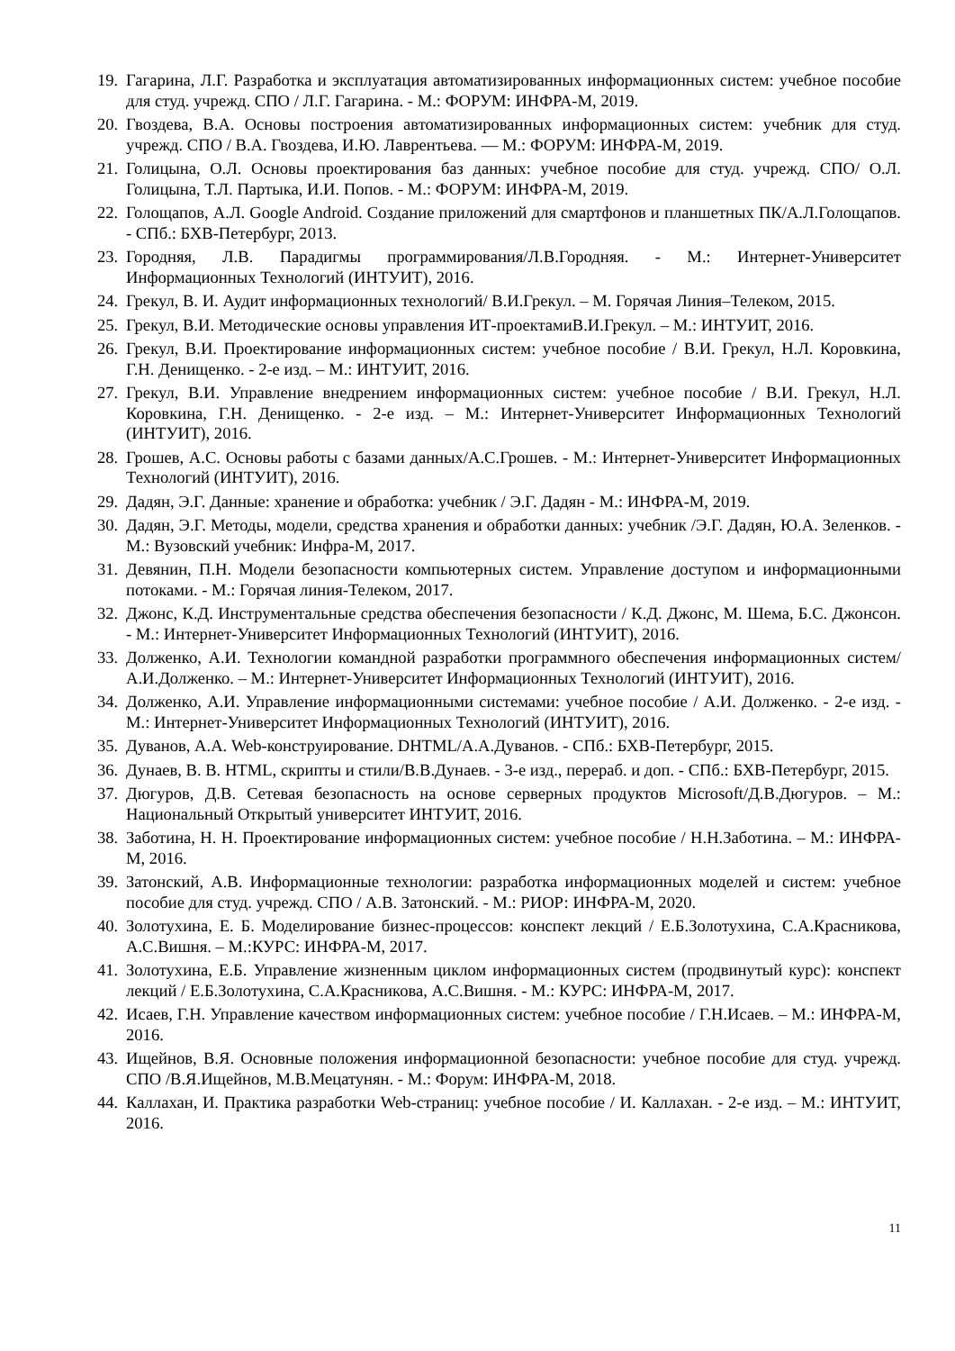19. Гагарина, Л.Г. Разработка и эксплуатация автоматизированных информационных систем: учебное пособие для студ. учрежд. СПО / Л.Г. Гагарина. - М.: ФОРУМ: ИНФРА-М, 2019.
20. Гвоздева, В.А. Основы построения автоматизированных информационных систем: учебник для студ. учрежд. СПО / В.А. Гвоздева, И.Ю. Лаврентьева. — М.: ФОРУМ: ИНФРА-М, 2019.
21. Голицына, О.Л. Основы проектирования баз данных: учебное пособие для студ. учрежд. СПО/ О.Л. Голицына, Т.Л. Партыка, И.И. Попов. - М.: ФОРУМ: ИНФРА-М, 2019.
22. Голощапов, А.Л. Google Android. Создание приложений для смартфонов и планшетных ПК/А.Л.Голощапов. - СПб.: БХВ-Петербург, 2013.
23. Городняя, Л.В. Парадигмы программирования/Л.В.Городняя. - М.: Интернет-Университет Информационных Технологий (ИНТУИТ), 2016.
24. Грекул, В. И. Аудит информационных технологий/ В.И.Грекул. – М. Горячая Линия–Телеком, 2015.
25. Грекул, В.И. Методические основы управления ИТ-проектамиВ.И.Грекул. – М.: ИНТУИТ, 2016.
26. Грекул, В.И. Проектирование информационных систем: учебное пособие / В.И. Грекул, Н.Л. Коровкина, Г.Н. Денищенко. - 2-е изд. – М.: ИНТУИТ, 2016.
27. Грекул, В.И. Управление внедрением информационных систем: учебное пособие / В.И. Грекул, Н.Л. Коровкина, Г.Н. Денищенко. - 2-е изд. – М.: Интернет-Университет Информационных Технологий (ИНТУИТ), 2016.
28. Грошев, А.С. Основы работы с базами данных/А.С.Грошев. - М.: Интернет-Университет Информационных Технологий (ИНТУИТ), 2016.
29. Дадян, Э.Г. Данные: хранение и обработка: учебник / Э.Г. Дадян - М.: ИНФРА-М, 2019.
30. Дадян, Э.Г. Методы, модели, средства хранения и обработки данных: учебник /Э.Г. Дадян, Ю.А. Зеленков. - М.: Вузовский учебник: Инфра-М, 2017.
31. Девянин, П.Н. Модели безопасности компьютерных систем. Управление доступом и информационными потоками. - М.: Горячая линия-Телеком, 2017.
32. Джонс, К.Д. Инструментальные средства обеспечения безопасности / К.Д. Джонс, М. Шема, Б.С. Джонсон. - М.: Интернет-Университет Информационных Технологий (ИНТУИТ), 2016.
33. Долженко, А.И. Технологии командной разработки программного обеспечения информационных систем/А.И.Долженко. – М.: Интернет-Университет Информационных Технологий (ИНТУИТ), 2016.
34. Долженко, А.И. Управление информационными системами: учебное пособие / А.И. Долженко. - 2-е изд. - М.: Интернет-Университет Информационных Технологий (ИНТУИТ), 2016.
35. Дуванов, А.А. Web-конструирование. DHTML/А.А.Дуванов. - СПб.: БХВ-Петербург, 2015.
36. Дунаев, В. В. HTML, скрипты и стили/В.В.Дунаев. - 3-е изд., перераб. и доп. - СПб.: БХВ-Петербург, 2015.
37. Дюгуров, Д.В. Сетевая безопасность на основе серверных продуктов Microsoft/Д.В.Дюгуров. – М.: Национальный Открытый университет ИНТУИТ, 2016.
38. Заботина, Н. Н. Проектирование информационных систем: учебное пособие / Н.Н.Заботина. – М.: ИНФРА-М, 2016.
39. Затонский, А.В. Информационные технологии: разработка информационных моделей и систем: учебное пособие для студ. учрежд. СПО / А.В. Затонский. - М.: РИОР: ИНФРА-М, 2020.
40. Золотухина, Е. Б. Моделирование бизнес-процессов: конспект лекций / Е.Б.Золотухина, С.А.Красникова, А.С.Вишня. – М.:КУРС: ИНФРА-М, 2017.
41. Золотухина, Е.Б. Управление жизненным циклом информационных систем (продвинутый курс): конспект лекций / Е.Б.Золотухина, С.А.Красникова, А.С.Вишня. - М.: КУРС: ИНФРА-М, 2017.
42. Исаев, Г.Н. Управление качеством информационных систем: учебное пособие / Г.Н.Исаев. – М.: ИНФРА-М, 2016.
43. Ищейнов, В.Я. Основные положения информационной безопасности: учебное пособие для студ. учрежд. СПО /В.Я.Ищейнов, М.В.Мецатунян. - М.: Форум: ИНФРА-М, 2018.
44. Каллахан, И. Практика разработки Web-страниц: учебное пособие / И. Каллахан. - 2-е изд. – М.: ИНТУИТ, 2016.
11